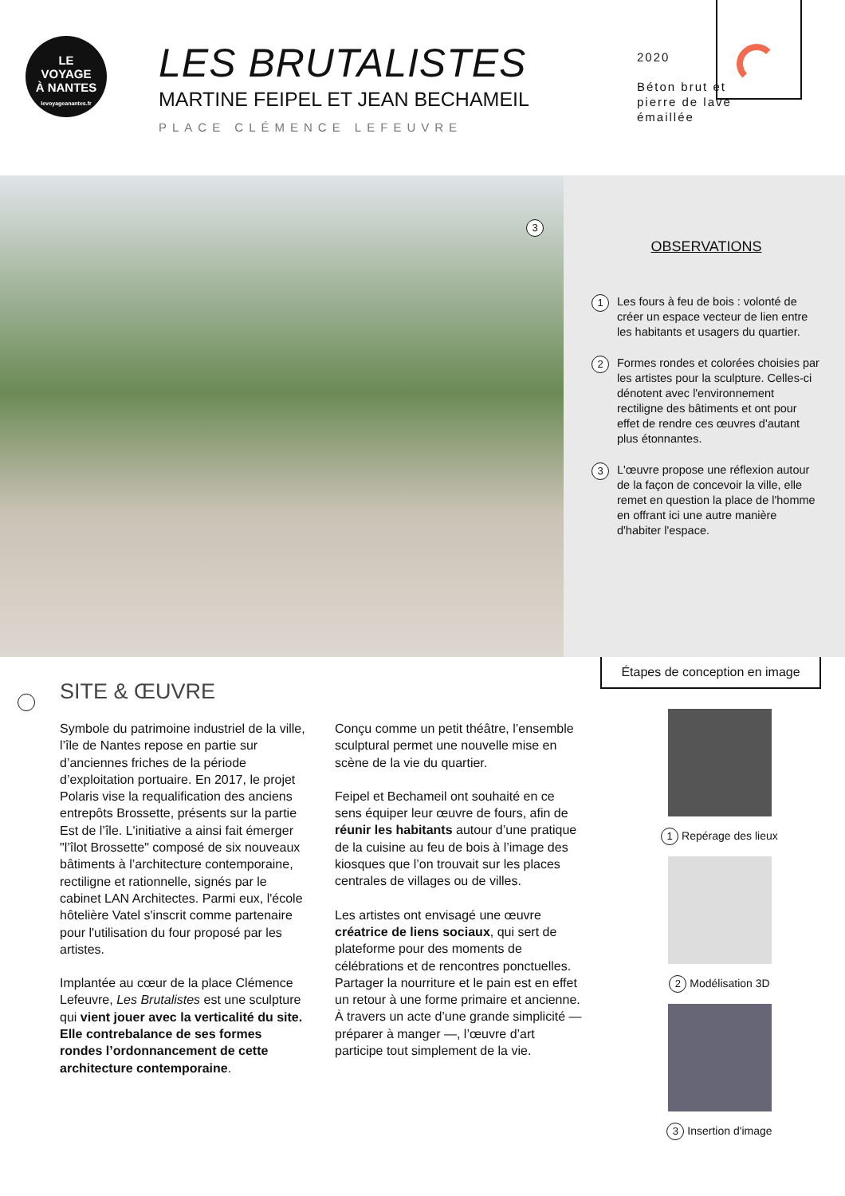LE
VOYAGE
À NANTES
levoyageanantes.fr
LES BRUTALISTES
MARTINE FEIPEL ET JEAN BECHAMEIL
PLACE CLÉMENCE LEFEUVRE
2020
Béton brut et pierre de lave émaillée
3
OBSERVATIONS
1 Les fours à feu de bois : volonté de créer un espace vecteur de lien entre les habitants et usagers du quartier.
2 Formes rondes et colorées choisies par les artistes pour la sculpture. Celles-ci dénotent avec l'environnement rectiligne des bâtiments et ont pour effet de rendre ces œuvres d'autant plus étonnantes.
3 L'œuvre propose une réflexion autour de la façon de concevoir la ville, elle remet en question la place de l'homme en offrant ici une autre manière d'habiter l'espace.
SITE & ŒUVRE
Symbole du patrimoine industriel de la ville, l’île de Nantes repose en partie sur d’anciennes friches de la période d’exploitation portuaire. En 2017, le projet Polaris vise la requalification des anciens entrepôts Brossette, présents sur la partie Est de l’île. L'initiative a ainsi fait émerger "l’îlot Brossette" composé de six nouveaux bâtiments à l’architecture contemporaine, rectiligne et rationnelle, signés par le cabinet LAN Architectes. Parmi eux, l'école hôtelière Vatel s'inscrit comme partenaire pour l'utilisation du four proposé par les artistes.
Implantée au cœur de la place Clémence Lefeuvre, Les Brutalistes est une sculpture qui vient jouer avec la verticalité du site. Elle contrebalance de ses formes rondes l’ordonnancement de cette architecture contemporaine.
Conçu comme un petit théâtre, l’ensemble sculptural permet une nouvelle mise en scène de la vie du quartier.
Feipel et Bechameil ont souhaité en ce sens équiper leur œuvre de fours, afin de réunir les habitants autour d’une pratique de la cuisine au feu de bois à l’image des kiosques que l’on trouvait sur les places centrales de villages ou de villes.
Les artistes ont envisagé une œuvre créatrice de liens sociaux, qui sert de plateforme pour des moments de célébrations et de rencontres ponctuelles. Partager la nourriture et le pain est en effet un retour à une forme primaire et ancienne. À travers un acte d’une grande simplicité — préparer à manger —, l’œuvre d’art participe tout simplement de la vie.
Étapes de conception en image
1 Repérage des lieux
2 Modélisation 3D
3 Insertion d'image